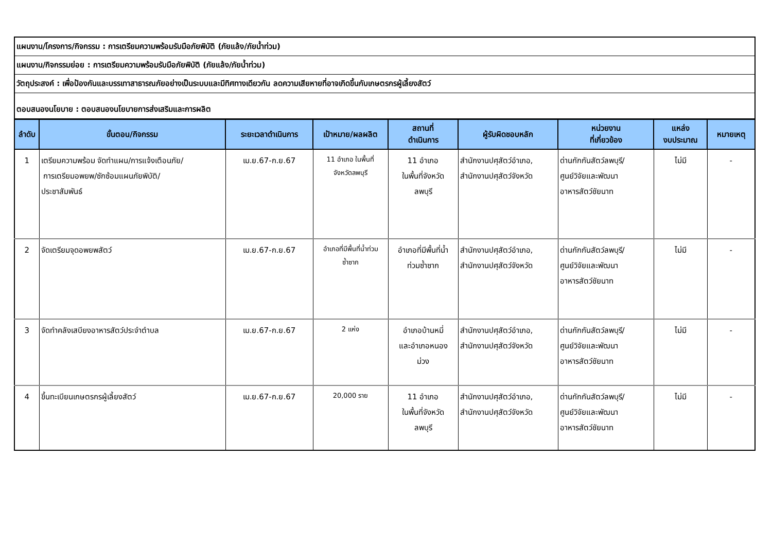แผนงาน/โครงการ/กิจกรรม : การเตรียมความพร้อมรับมือภัยพิบัติ (ภัยแล้ง/ภัยน้ำท่วม)
แผนงาน/กิจกรรมย่อย : การเตรียมความพร้อมรับมือภัยพิบัติ (ภัยแล้ง/ภัยน้ำท่วม)
วัตถุประสงค์ : เพื่อป้องกันและบรรเทาสาธารณภัยอย่างเป็นระบบและมีทิศทางเดียวกัน ลดความเสียหายที่อาจเกิดขึ้นกับเกษตรกรผู้เลี้ยงสัตว์
ตอบสนองนโยบาย : ตอบสนองนโยบายการส่งเสริมและการผลิต
| ลำดับ | ขั้นตอน/กิจกรรม | ระยะเวลาดำเนินการ | เป้าหมาย/ผลผลิต | สถานที่ ดำเนินการ | ผู้รับผิดชอบหลัก | หน่วยงาน ที่เกี่ยวข้อง | แหล่ง งบประมาณ | หมายเหตุ |
| --- | --- | --- | --- | --- | --- | --- | --- | --- |
| 1 | เตรียมความพร้อม จัดทำแผน/การแจ้งเตือนภัย/ การเตรียมอพยพ/ซักซ้อมแผนภัยพิบัติ/ ประชาสัมพันธ์ | เม.ย.67-ก.ย.67 | 11 อำเภอ ในพื้นที่ จังหวัดลพบุรี | 11 อำเภอ ในพื้นที่จังหวัด ลพบุรี | สำนักงานปศุสัตว์อำเภอ, สำนักงานปศุสัตว์จังหวัด | ด่านกักกันสัตว์ลพบุรี/ ศูนย์วิจัยและพัฒนา อาหารสัตว์ชัยนาท | ไม่มี | - |
| 2 | จัดเตรียมจุดอพยพสัตว์ | เม.ย.67-ก.ย.67 | อำเภอที่มีพื้นที่น้ำท่วม ซ้ำซาก | อำเภอที่มีพื้นที่น้ำ ท่วมซ้ำซาก | สำนักงานปศุสัตว์อำเภอ, สำนักงานปศุสัตว์จังหวัด | ด่านกักกันสัตว์ลพบุรี/ ศูนย์วิจัยและพัฒนา อาหารสัตว์ชัยนาท | ไม่มี | - |
| 3 | จัดทำคลังเสบียงอาหารสัตว์ประจำตำบล | เม.ย.67-ก.ย.67 | 2 แห่ง | อำเภอบ้านหมี่ และอำเภอหนอง ม่วง | สำนักงานปศุสัตว์อำเภอ, สำนักงานปศุสัตว์จังหวัด | ด่านกักกันสัตว์ลพบุรี/ ศูนย์วิจัยและพัฒนา อาหารสัตว์ชัยนาท | ไม่มี | - |
| 4 | ขึ้นทะเบียนเกษตรกรผู้เลี้ยงสัตว์ | เม.ย.67-ก.ย.67 | 20,000 ราย | 11 อำเภอ ในพื้นที่จังหวัด ลพบุรี | สำนักงานปศุสัตว์อำเภอ, สำนักงานปศุสัตว์จังหวัด | ด่านกักกันสัตว์ลพบุรี/ ศูนย์วิจัยและพัฒนา อาหารสัตว์ชัยนาท | ไม่มี | - |